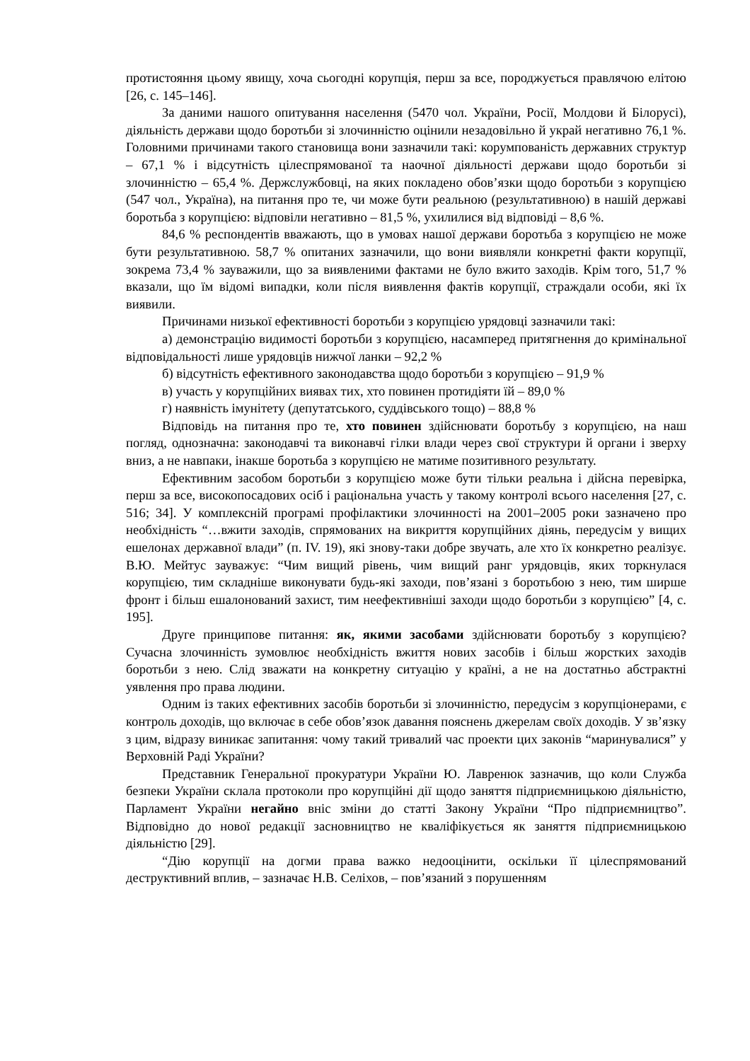протистояння цьому явищу, хоча сьогодні корупція, перш за все, породжується правлячою елітою [26, с. 145–146].
За даними нашого опитування населення (5470 чол. України, Росії, Молдови й Білорусі), діяльність держави щодо боротьби зі злочинністю оцінили незадовільно й украй негативно 76,1 %. Головними причинами такого становища вони зазначили такі: корумпованість державних структур – 67,1 % і відсутність цілеспрямованої та наочної діяльності держави щодо боротьби зі злочинністю – 65,4 %. Держслужбовці, на яких покладено обов’язки щодо боротьби з корупцією (547 чол., Україна), на питання про те, чи може бути реальною (результативною) в нашій державі боротьба з корупцією: відповіли негативно – 81,5 %, ухилилися від відповіді – 8,6 %.
84,6 % респондентів вважають, що в умовах нашої держави боротьба з корупцією не може бути результативною. 58,7 % опитаних зазначили, що вони виявляли конкретні факти корупції, зокрема 73,4 % зауважили, що за виявленими фактами не було вжито заходів. Крім того, 51,7 % вказали, що їм відомі випадки, коли після виявлення фактів корупції, страждали особи, які їх виявили.
Причинами низької ефективності боротьби з корупцією урядовці зазначили такі:
а) демонстрацію видимості боротьби з корупцією, насамперед притягнення до кримінальної відповідальності лише урядовців нижчої ланки – 92,2 %
б) відсутність ефективного законодавства щодо боротьби з корупцією – 91,9 %
в) участь у корупційних виявах тих, хто повинен протидіяти їй – 89,0 %
г) наявність імунітету (депутатського, суддівського тощо) – 88,8 %
Відповідь на питання про те, хто повинен здійснювати боротьбу з корупцією, на наш погляд, однозначна: законодавчі та виконавчі гілки влади через свої структури й органи і зверху вниз, а не навпаки, інакше боротьба з корупцією не матиме позитивного результату.
Ефективним засобом боротьби з корупцією може бути тільки реальна і дійсна перевірка, перш за все, високопосадових осіб і раціональна участь у такому контролі всього населення [27, с. 516; 34]. У комплексній програмі профілактики злочинності на 2001–2005 роки зазначено про необхідність “…вжити заходів, спрямованих на викриття корупційних діянь, передусім у вищих ешелонах державної влади” (п. IV. 19), які знову-таки добре звучать, але хто їх конкретно реалізує. В.Ю. Мейтус зауважує: “Чим вищий рівень, чим вищий ранг урядовців, яких торкнулася корупцією, тим складніше виконувати будь-які заходи, пов’язані з боротьбою з нею, тим ширше фронт і більш ешалонований захист, тим неефективніші заходи щодо боротьби з корупцією” [4, с. 195].
Друге принципове питання: як, якими засобами здійснювати боротьбу з корупцією? Сучасна злочинність зумовлює необхідність вжиття нових засобів і більш жорстких заходів боротьби з нею. Слід зважати на конкретну ситуацію у країні, а не на достатньо абстрактні уявлення про права людини.
Одним із таких ефективних засобів боротьби зі злочинністю, передусім з корупціонерами, є контроль доходів, що включає в себе обов’язок давання пояснень джерелам своїх доходів. У зв’язку з цим, відразу виникає запитання: чому такий тривалий час проекти цих законів “маринувалися” у Верховній Раді України?
Представник Генеральної прокуратури України Ю. Лавренюк зазначив, що коли Служба безпеки України склала протоколи про корупційні дії щодо заняття підприємницькою діяльністю, Парламент України негайно вніс зміни до статті Закону України “Про підприємництво”. Відповідно до нової редакції засновництво не кваліфікується як заняття підприємницькою діяльністю [29].
“Дію корупції на догми права важко недооцінити, оскільки її цілеспрямований деструктивний вплив, – зазначає Н.В. Селіхов, – пов’язаний з порушенням